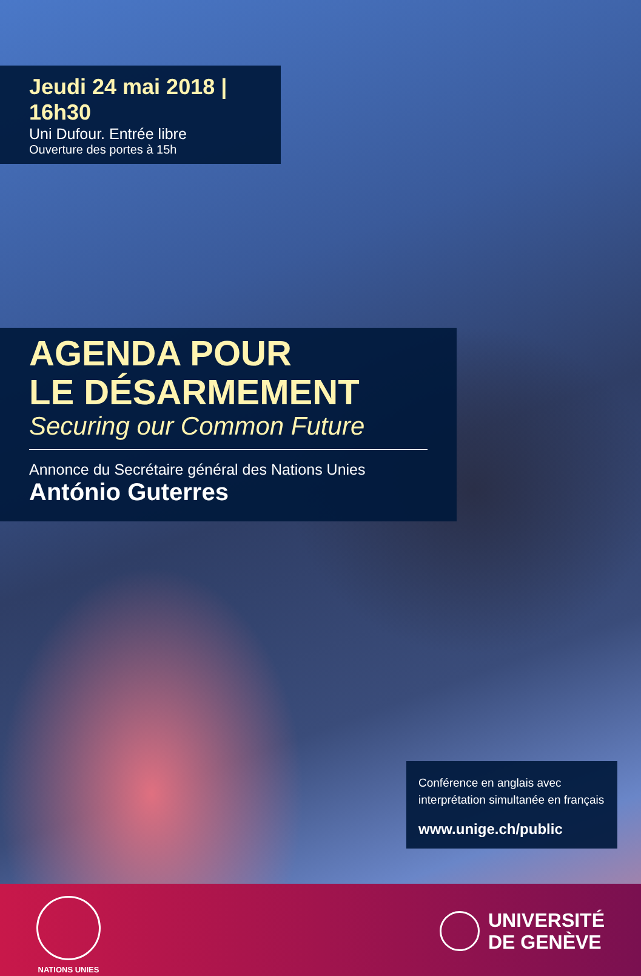Jeudi 24 mai 2018 | 16h30
Uni Dufour. Entrée libre
Ouverture des portes à 15h
AGENDA POUR
LE DÉSARMEMENT
Securing our Common Future
Annonce du Secrétaire général des Nations Unies
António Guterres
Conférence en anglais avec
interprétation simultanée en français
www.unige.ch/public
NATIONS UNIES
UNIVERSITÉ
DE GENÈVE